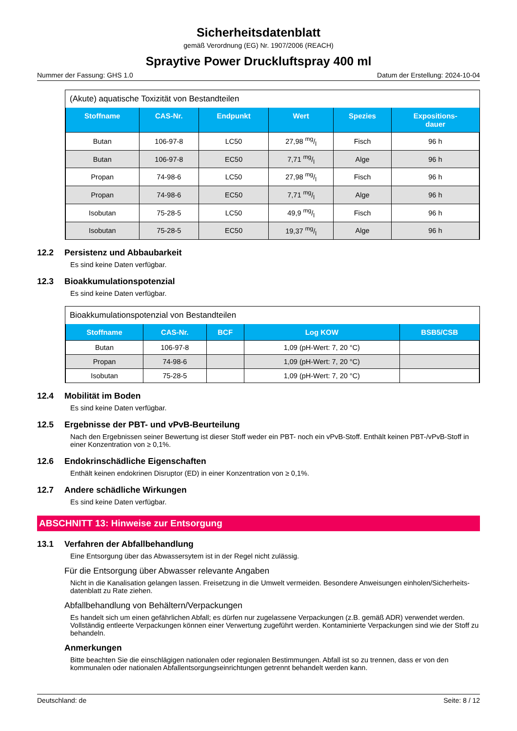Sicherheitsdatenblatt
gemäß Verordnung (EG) Nr. 1907/2006 (REACH)
Spraytive Power Druckluftspray 400 ml
Nummer der Fassung: GHS 1.0 Datum der Erstellung: 2024-10-04
(Akute) aquatische Toxizität von Bestandteilen
| Stoffname | CAS-Nr. | Endpunkt | Wert | Spezies | Expositions- dauer |
| --- | --- | --- | --- | --- | --- |
| Butan | 106-97-8 | LC50 | 27,98 mg/l | Fisch | 96 h |
| Butan | 106-97-8 | EC50 | 7,71 mg/l | Alge | 96 h |
| Propan | 74-98-6 | LC50 | 27,98 mg/l | Fisch | 96 h |
| Propan | 74-98-6 | EC50 | 7,71 mg/l | Alge | 96 h |
| Isobutan | 75-28-5 | LC50 | 49,9 mg/l | Fisch | 96 h |
| Isobutan | 75-28-5 | EC50 | 19,37 mg/l | Alge | 96 h |
12.2 Persistenz und Abbaubarkeit
Es sind keine Daten verfügbar.
12.3 Bioakkumulationspotenzial
Es sind keine Daten verfügbar.
Bioakkumulationspotenzial von Bestandteilen
| Stoffname | CAS-Nr. | BCF | Log KOW | BSB5/CSB |
| --- | --- | --- | --- | --- |
| Butan | 106-97-8 | | 1,09 (pH-Wert: 7, 20 °C) | |
| Propan | 74-98-6 | | 1,09 (pH-Wert: 7, 20 °C) | |
| Isobutan | 75-28-5 | | 1,09 (pH-Wert: 7, 20 °C) | |
12.4 Mobilität im Boden
Es sind keine Daten verfügbar.
12.5 Ergebnisse der PBT- und vPvB-Beurteilung
Nach den Ergebnissen seiner Bewertung ist dieser Stoff weder ein PBT- noch ein vPvB-Stoff. Enthält keinen PBT-/vPvB-Stoff in einer Konzentration von ≥ 0,1%.
12.6 Endokrinschädliche Eigenschaften
Enthält keinen endokrinen Disruptor (ED) in einer Konzentration von ≥ 0,1%.
12.7 Andere schädliche Wirkungen
Es sind keine Daten verfügbar.
ABSCHNITT 13: Hinweise zur Entsorgung
13.1 Verfahren der Abfallbehandlung
Eine Entsorgung über das Abwassersytem ist in der Regel nicht zulässig.
Für die Entsorgung über Abwasser relevante Angaben
Nicht in die Kanalisation gelangen lassen. Freisetzung in die Umwelt vermeiden. Besondere Anweisungen einholen/Sicherheits-datenblatt zu Rate ziehen.
Abfallbehandlung von Behältern/Verpackungen
Es handelt sich um einen gefährlichen Abfall; es dürfen nur zugelassene Verpackungen (z.B. gemäß ADR) verwendet werden. Vollständig entleerte Verpackungen können einer Verwertung zugeführt werden. Kontaminierte Verpackungen sind wie der Stoff zu behandeln.
Anmerkungen
Bitte beachten Sie die einschlägigen nationalen oder regionalen Bestimmungen. Abfall ist so zu trennen, dass er von den kommunalen oder nationalen Abfallentsorgungseinrichtungen getrennt behandelt werden kann.
Deutschland: de Seite: 8 / 12